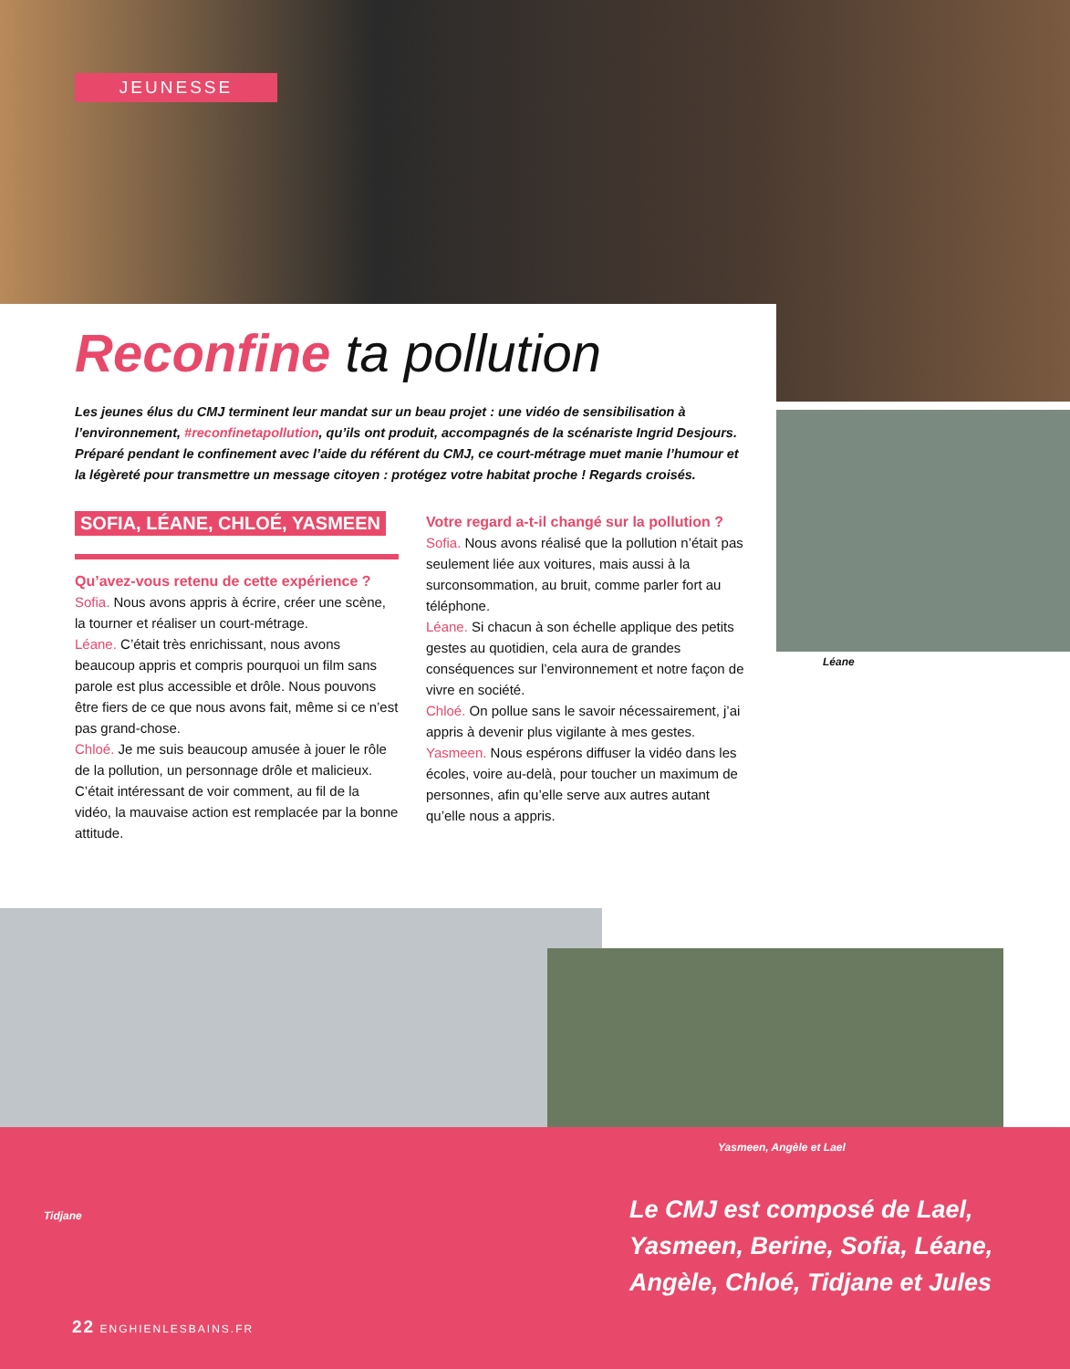JEUNESSE
Reconfine ta pollution
Les jeunes élus du CMJ terminent leur mandat sur un beau projet : une vidéo de sensibilisation à l’environnement, #reconfinetapollution, qu’ils ont produit, accompagnés de la scénariste Ingrid Desjours. Préparé pendant le confinement avec l’aide du référent du CMJ, ce court-métrage muet manie l’humour et la légèreté pour transmettre un message citoyen : protégez votre habitat proche ! Regards croisés.
SOFIA, LÉANE, CHLOÉ, YASMEEN
Qu’avez-vous retenu de cette expérience ?
Sofia. Nous avons appris à écrire, créer une scène, la tourner et réaliser un court-métrage.
Léane. C’était très enrichissant, nous avons beaucoup appris et compris pourquoi un film sans parole est plus accessible et drôle. Nous pouvons être fiers de ce que nous avons fait, même si ce n’est pas grand-chose.
Chloé. Je me suis beaucoup amusée à jouer le rôle de la pollution, un personnage drôle et malicieux. C’était intéressant de voir comment, au fil de la vidéo, la mauvaise action est remplacée par la bonne attitude.
Votre regard a-t-il changé sur la pollution ?
Sofia. Nous avons réalisé que la pollution n’était pas seulement liée aux voitures, mais aussi à la surconsommation, au bruit, comme parler fort au téléphone.
Léane. Si chacun à son échelle applique des petits gestes au quotidien, cela aura de grandes conséquences sur l’environnement et notre façon de vivre en société.
Chloé. On pollue sans le savoir nécessairement, j’ai appris à devenir plus vigilante à mes gestes.
Yasmeen. Nous espérons diffuser la vidéo dans les écoles, voire au-delà, pour toucher un maximum de personnes, afin qu’elle serve aux autres autant qu’elle nous a appris.
Léane
Yasmeen, Angèle et Lael
Tidjane
Le CMJ est composé de Lael,
Yasmeen, Berine, Sofia, Léane,
Angèle, Chloé, Tidjane et Jules
22 ENGHIENLESBAINS.FR